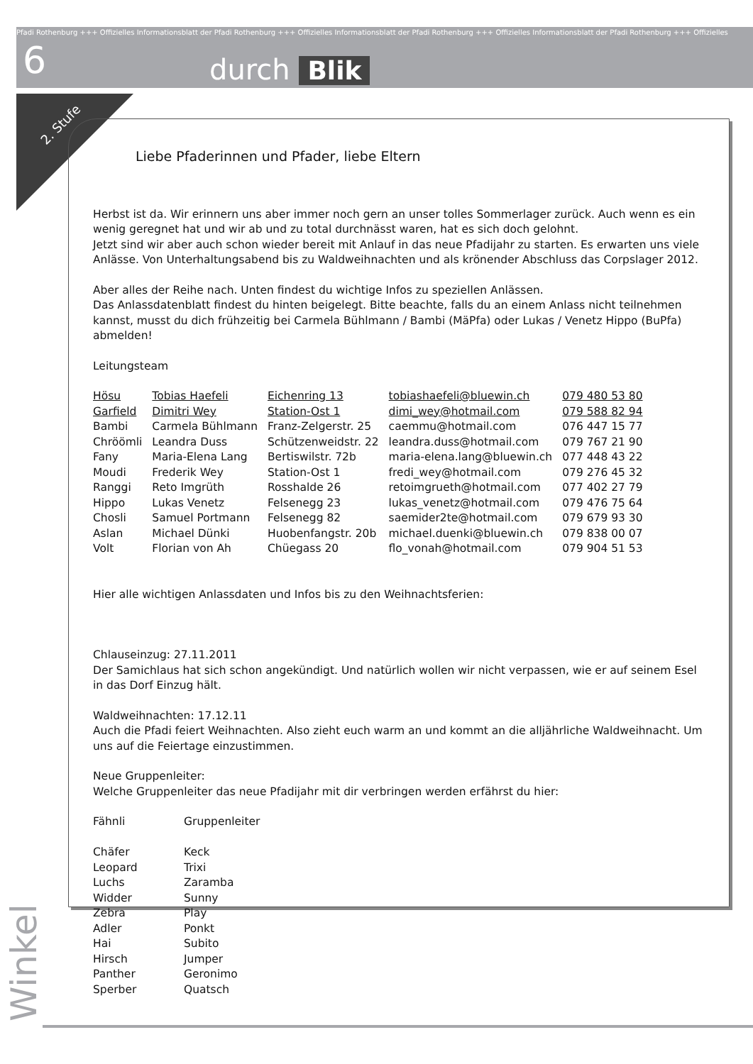Pfadi Rothenburg +++ Offizielles Informationsblatt der Pfadi Rothenburg +++ Offizielles Informationsblatt der Pfadi Rothenburg +++ Offizielles Informationsblatt der Pfadi Rothenburg +++ Offizielles
6 durch Blik
2. Stufe
Liebe Pfaderinnen und Pfader, liebe Eltern
Herbst ist da. Wir erinnern uns aber immer noch gern an unser tolles Sommerlager zurück. Auch wenn es ein wenig geregnet hat und wir ab und zu total durchnässt waren, hat es sich doch gelohnt.
Jetzt sind wir aber auch schon wieder bereit mit Anlauf in das neue Pfadijahr zu starten. Es erwarten uns viele Anlässe. Von Unterhaltungsabend bis zu Waldweihnachten und als krönender Abschluss das Corpslager 2012.
Aber alles der Reihe nach. Unten findest du wichtige Infos zu speziellen Anlässen.
Das Anlassdatenblatt findest du hinten beigelegt. Bitte beachte, falls du an einem Anlass nicht teilnehmen kannst, musst du dich frühzeitig bei Carmela Bühlmann / Bambi (MäPfa) oder Lukas / Venetz Hippo (BuPfa) abmelden!
Leitungsteam
| Hösu | Tobias Haefeli | Eichenring 13 | tobiashaefeli@bluewin.ch | 079 480 53 80 |
| Garfield | Dimitri Wey | Station-Ost 1 | dimi_wey@hotmail.com | 079 588 82 94 |
| Bambi | Carmela Bühlmann | Franz-Zelgerstr. 25 | caemmu@hotmail.com | 076 447 15 77 |
| Chröömli | Leandra Duss | Schützenweidstr. 22 | leandra.duss@hotmail.com | 079 767 21 90 |
| Fany | Maria-Elena Lang | Bertiswilstr. 72b | maria-elena.lang@bluewin.ch | 077 448 43 22 |
| Moudi | Frederik Wey | Station-Ost 1 | fredi_wey@hotmail.com | 079 276 45 32 |
| Ranggi | Reto Imgrüth | Rosshalde 26 | retoimgrueth@hotmail.com | 077 402 27 79 |
| Hippo | Lukas Venetz | Felsenegg 23 | lukas_venetz@hotmail.com | 079 476 75 64 |
| Chosli | Samuel Portmann | Felsenegg 82 | saemider2te@hotmail.com | 079 679 93 30 |
| Aslan | Michael Dünki | Huobenfangstr. 20b | michael.duenki@bluewin.ch | 079 838 00 07 |
| Volt | Florian von Ah | Chüegass 20 | flo_vonah@hotmail.com | 079 904 51 53 |
Hier alle wichtigen Anlassdaten und Infos bis zu den Weihnachtsferien:
Chlauseinzug: 27.11.2011
Der Samichlaus hat sich schon angekündigt. Und natürlich wollen wir nicht verpassen, wie er auf seinem Esel in das Dorf Einzug hält.
Waldweihnachten: 17.12.11
Auch die Pfadi feiert Weihnachten. Also zieht euch warm an und kommt an die alljährliche Waldweihnacht. Um uns auf die Feiertage einzustimmen.
Neue Gruppenleiter:
Welche Gruppenleiter das neue Pfadijahr mit dir verbringen werden erfährst du hier:
| Fähnli | Gruppenleiter |
| Chäfer | Keck |
| Leopard | Trixi |
| Luchs | Zaramba |
| Widder | Sunny |
| Zebra | Play |
| Adler | Ponkt |
| Hai | Subito |
| Hirsch | Jumper |
| Panther | Geronimo |
| Sperber | Quatsch |
Winkel